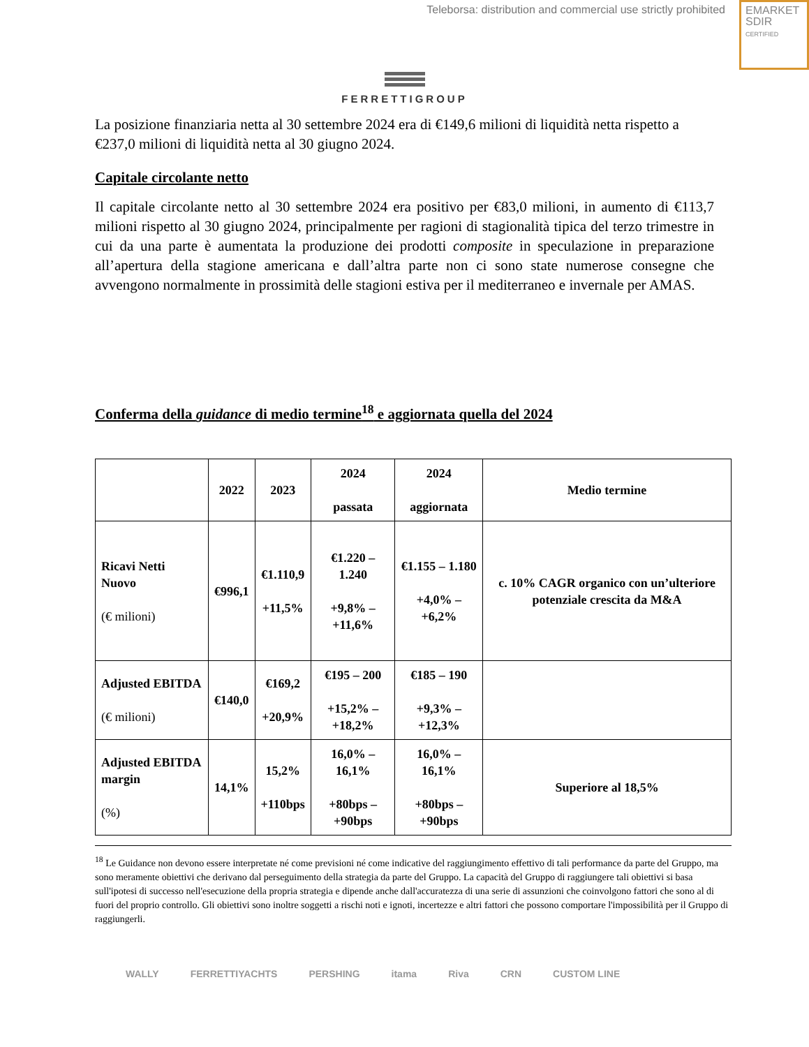Teleborsa: distribution and commercial use strictly prohibited
EMARKET
SDIR
CERTIFIED
FERRETTIGROUP
La posizione finanziaria netta al 30 settembre 2024 era di €149,6 milioni di liquidità netta rispetto a €237,0 milioni di liquidità netta al 30 giugno 2024.
Capitale circolante netto
Il capitale circolante netto al 30 settembre 2024 era positivo per €83,0 milioni, in aumento di €113,7 milioni rispetto al 30 giugno 2024, principalmente per ragioni di stagionalità tipica del terzo trimestre in cui da una parte è aumentata la produzione dei prodotti composite in speculazione in preparazione all’apertura della stagione americana e dall’altra parte non ci sono state numerose consegne che avvengono normalmente in prossimità delle stagioni estiva per il mediterraneo e invernale per AMAS.
Conferma della guidance di medio termine<sup>18</sup> e aggiornata quella del 2024
| | 2022 | 2023 | 2024 passata | 2024 aggiornata | Medio termine |
| --- | --- | --- | --- | --- | --- |
| Ricavi Netti Nuovo (€ milioni) | €996,1 | €1.110,9 +11,5% | €1.220 – 1.240 +9,8% – +11,6% | €1.155 – 1.180 +4,0% – +6,2% | c. 10% CAGR organico con un’ulteriore potenziale crescita da M&A |
| Adjusted EBITDA (€ milioni) | €140,0 | €169,2 +20,9% | €195 – 200 +15,2% – +18,2% | €185 – 190 +9,3% – +12,3% | |
| Adjusted EBITDA margin (%) | 14,1% | 15,2% +110bps | 16,0% – 16,1% +80bps – +90bps | 16,0% – 16,1% +80bps – +90bps | Superiore al 18,5% |
<sup>18</sup> Le Guidance non devono essere interpretate né come previsioni né come indicative del raggiungimento effettivo di tali performance da parte del Gruppo, ma sono meramente obiettivi che derivano dal perseguimento della strategia da parte del Gruppo. La capacità del Gruppo di raggiungere tali obiettivi si basa sull'ipotesi di successo nell'esecuzione della propria strategia e dipende anche dall'accuratezza di una serie di assunzioni che coinvolgono fattori che sono al di fuori del proprio controllo. Gli obiettivi sono inoltre soggetti a rischi noti e ignoti, incertezze e altri fattori che possono comportare l'impossibilità per il Gruppo di raggiungerli.
WALLY FERRETTIYACHTS PERSHING itama Riva CRN CUSTOM LINE